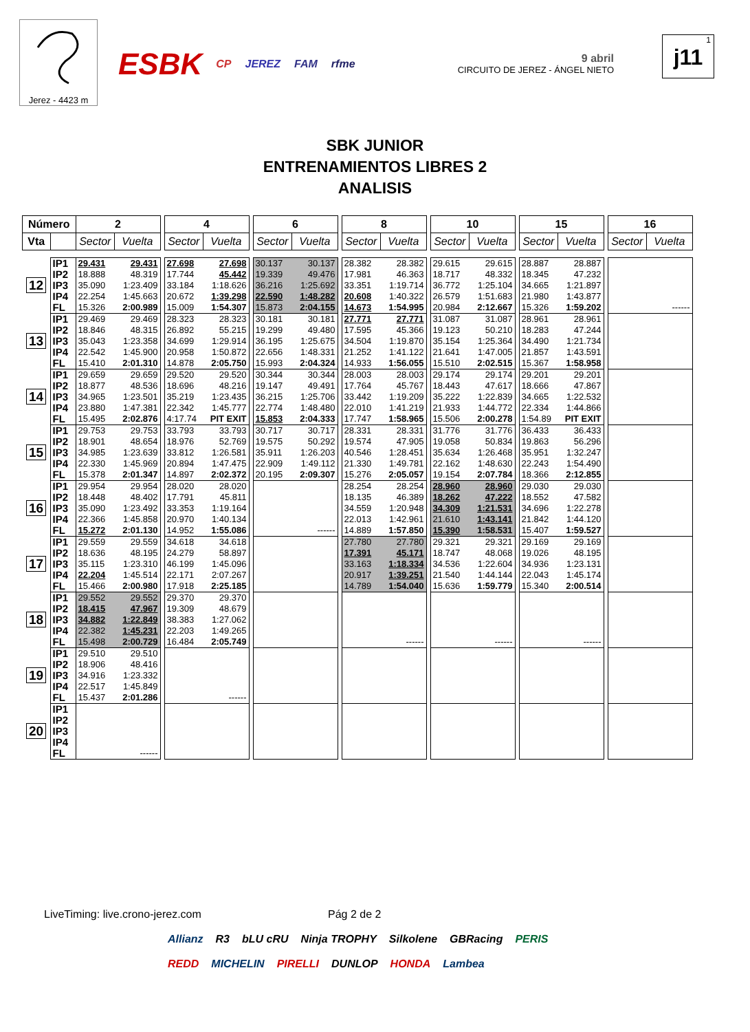Jerez - 4423 m
ESBK CP JEREZ FAM rfme
9 abril
CIRCUITO DE JEREZ - ÁNGEL NIETO
1
j11
SBK JUNIOR
ENTRENAMIENTOS LIBRES 2
ANALISIS
| Número | | 2 | | | 4 | | | 6 | | | 8 | | | 10 | | | 15 | | | 16 | |
| Vta | | Sector | Vuelta | | Sector | Vuelta | | Sector | Vuelta | | Sector | Vuelta | | Sector | Vuelta | | Sector | Vuelta | | Sector | Vuelta |
| 12 | IP1 | 29.431 | 29.431 | | 27.698 | 27.698 | | 30.137 | 30.137 | | 28.382 | 28.382 | | 29.615 | 29.615 | | 28.887 | 28.887 | | | |
| | IP2 | 18.888 | 48.319 | | 17.744 | 45.442 | | 19.339 | 49.476 | | 17.981 | 46.363 | | 18.717 | 48.332 | | 18.345 | 47.232 | | | |
| | IP3 | 35.090 | 1:23.409 | | 33.184 | 1:18.626 | | 36.216 | 1:25.692 | | 33.351 | 1:19.714 | | 36.772 | 1:25.104 | | 34.665 | 1:21.897 | | | |
| | IP4 | 22.254 | 1:45.663 | | 20.672 | 1:39.298 | | 22.590 | 1:48.282 | | 20.608 | 1:40.322 | | 26.579 | 1:51.683 | | 21.980 | 1:43.877 | | | |
| | FL | 15.326 | 2:00.989 | | 15.009 | 1:54.307 | | 15.873 | 2:04.155 | | 14.673 | 1:54.995 | | 20.984 | 2:12.667 | | 15.326 | 1:59.202 | | | ------ |
| 13 | IP1 | 29.469 | 29.469 | | 28.323 | 28.323 | | 30.181 | 30.181 | | 27.771 | 27.771 | | 31.087 | 31.087 | | 28.961 | 28.961 | | | |
| | IP2 | 18.846 | 48.315 | | 26.892 | 55.215 | | 19.299 | 49.480 | | 17.595 | 45.366 | | 19.123 | 50.210 | | 18.283 | 47.244 | | | |
| | IP3 | 35.043 | 1:23.358 | | 34.699 | 1:29.914 | | 36.195 | 1:25.675 | | 34.504 | 1:19.870 | | 35.154 | 1:25.364 | | 34.490 | 1:21.734 | | | |
| | IP4 | 22.542 | 1:45.900 | | 20.958 | 1:50.872 | | 22.656 | 1:48.331 | | 21.252 | 1:41.122 | | 21.641 | 1:47.005 | | 21.857 | 1:43.591 | | | |
| | FL | 15.410 | 2:01.310 | | 14.878 | 2:05.750 | | 15.993 | 2:04.324 | | 14.933 | 1:56.055 | | 15.510 | 2:02.515 | | 15.367 | 1:58.958 | | | |
| 14 | IP1 | 29.659 | 29.659 | | 29.520 | 29.520 | | 30.344 | 30.344 | | 28.003 | 28.003 | | 29.174 | 29.174 | | 29.201 | 29.201 | | | |
| | IP2 | 18.877 | 48.536 | | 18.696 | 48.216 | | 19.147 | 49.491 | | 17.764 | 45.767 | | 18.443 | 47.617 | | 18.666 | 47.867 | | | |
| | IP3 | 34.965 | 1:23.501 | | 35.219 | 1:23.435 | | 36.215 | 1:25.706 | | 33.442 | 1:19.209 | | 35.222 | 1:22.839 | | 34.665 | 1:22.532 | | | |
| | IP4 | 23.880 | 1:47.381 | | 22.342 | 1:45.777 | | 22.774 | 1:48.480 | | 22.010 | 1:41.219 | | 21.933 | 1:44.772 | | 22.334 | 1:44.866 | | | |
| | FL | 15.495 | 2:02.876 | | 4:17.74 | PIT EXIT | | 15.853 | 2:04.333 | | 17.747 | 1:58.965 | | 15.506 | 2:00.278 | | 1:54.89 | PIT EXIT | | | |
| 15 | IP1 | 29.753 | 29.753 | | 33.793 | 33.793 | | 30.717 | 30.717 | | 28.331 | 28.331 | | 31.776 | 31.776 | | 36.433 | 36.433 | | | |
| | IP2 | 18.901 | 48.654 | | 18.976 | 52.769 | | 19.575 | 50.292 | | 19.574 | 47.905 | | 19.058 | 50.834 | | 19.863 | 56.296 | | | |
| | IP3 | 34.985 | 1:23.639 | | 33.812 | 1:26.581 | | 35.911 | 1:26.203 | | 40.546 | 1:28.451 | | 35.634 | 1:26.468 | | 35.951 | 1:32.247 | | | |
| | IP4 | 22.330 | 1:45.969 | | 20.894 | 1:47.475 | | 22.909 | 1:49.112 | | 21.330 | 1:49.781 | | 22.162 | 1:48.630 | | 22.243 | 1:54.490 | | | |
| | FL | 15.378 | 2:01.347 | | 14.897 | 2:02.372 | | 20.195 | 2:09.307 | | 15.276 | 2:05.057 | | 19.154 | 2:07.784 | | 18.366 | 2:12.855 | | | |
| 16 | IP1 | 29.954 | 29.954 | | 28.020 | 28.020 | | | | | 28.254 | 28.254 | | 28.960 | 28.960 | | 29.030 | 29.030 | | | |
| | IP2 | 18.448 | 48.402 | | 17.791 | 45.811 | | | | | 18.135 | 46.389 | | 18.262 | 47.222 | | 18.552 | 47.582 | | | |
| | IP3 | 35.090 | 1:23.492 | | 33.353 | 1:19.164 | | | | | 34.559 | 1:20.948 | | 34.309 | 1:21.531 | | 34.696 | 1:22.278 | | | |
| | IP4 | 22.366 | 1:45.858 | | 20.970 | 1:40.134 | | | | | 22.013 | 1:42.961 | | 21.610 | 1:43.141 | | 21.842 | 1:44.120 | | | |
| | FL | 15.272 | 2:01.130 | | 14.952 | 1:55.086 | | | ------ | | 14.889 | 1:57.850 | | 15.390 | 1:58.531 | | 15.407 | 1:59.527 | | | |
| 17 | IP1 | 29.559 | 29.559 | | 34.618 | 34.618 | | | | | 27.780 | 27.780 | | 29.321 | 29.321 | | 29.169 | 29.169 | | | |
| | IP2 | 18.636 | 48.195 | | 24.279 | 58.897 | | | | | 17.391 | 45.171 | | 18.747 | 48.068 | | 19.026 | 48.195 | | | |
| | IP3 | 35.115 | 1:23.310 | | 46.199 | 1:45.096 | | | | | 33.163 | 1:18.334 | | 34.536 | 1:22.604 | | 34.936 | 1:23.131 | | | |
| | IP4 | 22.204 | 1:45.514 | | 22.171 | 2:07.267 | | | | | 20.917 | 1:39.251 | | 21.540 | 1:44.144 | | 22.043 | 1:45.174 | | | |
| | FL | 15.466 | 2:00.980 | | 17.918 | 2:25.185 | | | | | 14.789 | 1:54.040 | | 15.636 | 1:59.779 | | 15.340 | 2:00.514 | | | |
| 18 | IP1 | 29.552 | 29.552 | | 29.370 | 29.370 | | | | | | | | | | | | | | | |
| | IP2 | 18.415 | 47.967 | | 19.309 | 48.679 | | | | | | | | | | | | | | | |
| | IP3 | 34.882 | 1:22.849 | | 38.383 | 1:27.062 | | | | | | | | | | | | | | | |
| | IP4 | 22.382 | 1:45.231 | | 22.203 | 1:49.265 | | | | | | | | | | | | | | | |
| | FL | 15.498 | 2:00.729 | | 16.484 | 2:05.749 | | | | | | ------ | | | ------ | | | ------ | | | |
| 19 | IP1 | 29.510 | 29.510 | | | | | | | | | | | | | | | | | | |
| | IP2 | 18.906 | 48.416 | | | | | | | | | | | | | | | | | | |
| | IP3 | 34.916 | 1:23.332 | | | | | | | | | | | | | | | | | | |
| | IP4 | 22.517 | 1:45.849 | | | | | | | | | | | | | | | | | | |
| | FL | 15.437 | 2:01.286 | | | ------ | | | | | | | | | | | | | | | |
| 20 | IP1 | | | | | | | | | | | | | | | | | | | | |
| | IP2 | | | | | | | | | | | | | | | | | | | | |
| | IP3 | | | | | | | | | | | | | | | | | | | | |
| | IP4 | | | | | | | | | | | | | | | | | | | | |
| | FL | | ------ | | | | | | | | | | | | | | | | | | |
LiveTiming: live.crono-jerez.com
Pág 2 de 2
Allianz R3 bLU cRU Ninja TROPHY Silkolene GBRacing PERIS REDD MICHELIN PIRELLI DUNLOP HONDA Lambea